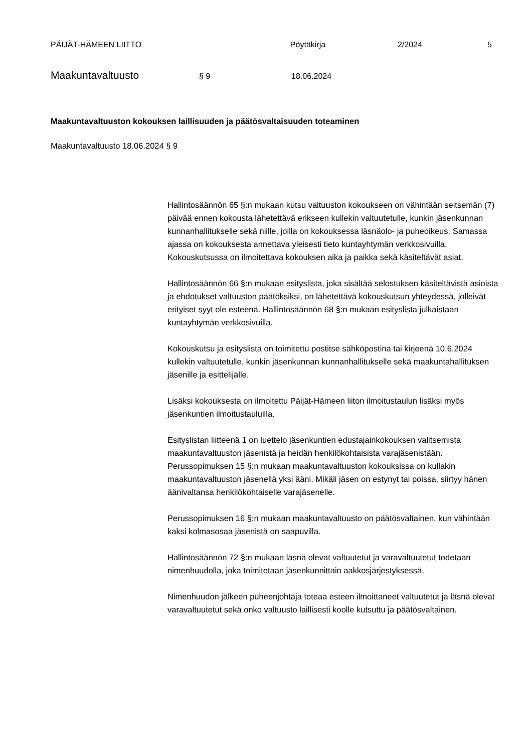PÄIJÄT-HÄMEEN LIITTO Pöytäkirja 2/2024 5
Maakuntavaltuusto § 9 18.06.2024
Maakuntavaltuuston kokouksen laillisuuden ja päätösvaltaisuuden toteaminen
Maakuntavaltuusto 18.06.2024 § 9
Hallintosäännön 65 §:n mukaan kutsu valtuuston kokoukseen on vähintään seitsemän (7) päivää ennen kokousta lähetettävä erikseen kullekin valtuutetulle, kunkin jäsenkunnan kunnanhallitukselle sekä niille, joilla on kokouksessa läsnäolo- ja puheoikeus. Samassa ajassa on kokouksesta annettava yleisesti tieto kuntayhtymän verkkosivuilla. Kokouskutsussa on ilmoitettava kokouksen aika ja paikka sekä käsiteltävät asiat.
Hallintosäännön 66 §:n mukaan esityslista, joka sisältää selostuksen käsiteltävistä asioista ja ehdotukset valtuuston päätöksiksi, on lähetettävä kokouskutsun yhteydessä, jolleivät erityiset syyt ole esteenä. Hallintosäännön 68 §:n mukaan esityslista julkaistaan kuntayhtymän verkkosivuilla.
Kokouskutsu ja esityslista on toimitettu postitse sähköpostina tai kirjeenä 10.6.2024 kullekin valtuutetulle, kunkin jäsenkunnan kunnanhallitukselle sekä maakuntahallituksen jäsenille ja esittelijälle.
Lisäksi kokouksesta on ilmoitettu Päijät-Hämeen liiton ilmoitustaulun lisäksi myös jäsenkuntien ilmoitustauluilla.
Esityslistan liitteenä 1 on luettelo jäsenkuntien edustajainkokouksen valitsemista maakuntavaltuuston jäsenistä ja heidän henkilökohtaisista varajäsenistään. Perussopimuksen 15 §:n mukaan maakuntavaltuuston kokouksissa on kullakin maakuntavaltuuston jäsenellä yksi ääni. Mikäli jäsen on estynyt tai poissa, siirtyy hänen äänivaltansa henkilökohtaiselle varajäsenelle.
Perussopimuksen 16 §:n mukaan maakuntavaltuusto on päätösvaltainen, kun vähintään kaksi kolmasosaa jäsenistä on saapuvilla.
Hallintosäännön 72 §:n mukaan läsnä olevat valtuutetut ja varavaltuutetut todetaan nimenhuudolla, joka toimitetaan jäsenkunnittain aakkosjärjestyksessä.
Nimenhuudon jälkeen puheenjohtaja toteaa esteen ilmoittaneet valtuutetut ja läsnä olevat varavaltuutetut sekä onko valtuusto laillisesti koolle kutsuttu ja päätösvaltainen.